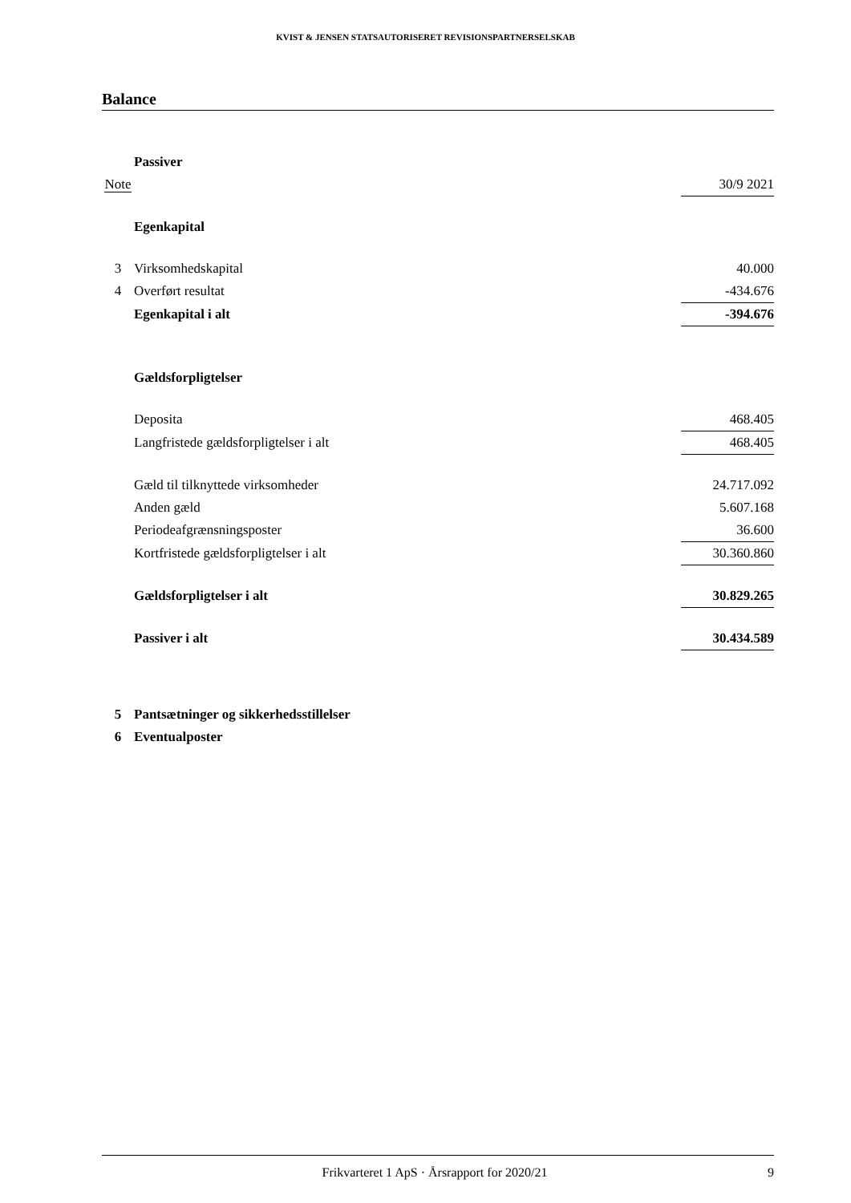KVIST & JENSEN STATSAUTORISERET REVISIONSPARTNERSELSKAB
Balance
| | Passiver | |
| Note | | 30/9 2021 |
| | Egenkapital | |
| 3 | Virksomhedskapital | 40.000 |
| 4 | Overført resultat | -434.676 |
| | Egenkapital i alt | -394.676 |
| | Gældsforpligtelser | |
| | Deposita | 468.405 |
| | Langfristede gældsforpligtelser i alt | 468.405 |
| | Gæld til tilknyttede virksomheder | 24.717.092 |
| | Anden gæld | 5.607.168 |
| | Periodeafgrænsningsposter | 36.600 |
| | Kortfristede gældsforpligtelser i alt | 30.360.860 |
| | Gældsforpligtelser i alt | 30.829.265 |
| | Passiver i alt | 30.434.589 |
| 5 | Pantsætninger og sikkerhedsstillelser | |
| 6 | Eventualposter | |
Frikvarteret 1 ApS · Årsrapport for 2020/21 9